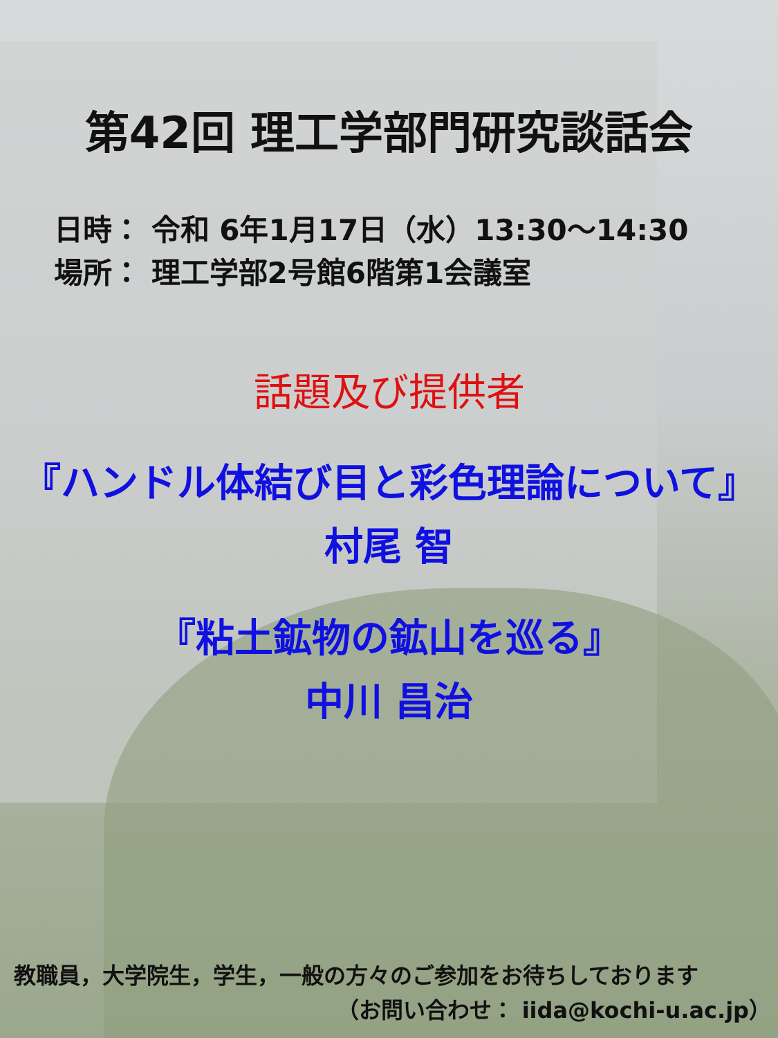第42回 理工学部門研究談話会
日時： 令和 6年1月17日（水）13:30～14:30
場所： 理工学部2号館6階第1会議室
話題及び提供者
『ハンドル体結び目と彩色理論について』
村尾 智
『粘土鉱物の鉱山を巡る』
中川 昌治
教職員，大学院生，学生，一般の方々のご参加をお待ちしております
（お問い合わせ： iida@kochi-u.ac.jp）